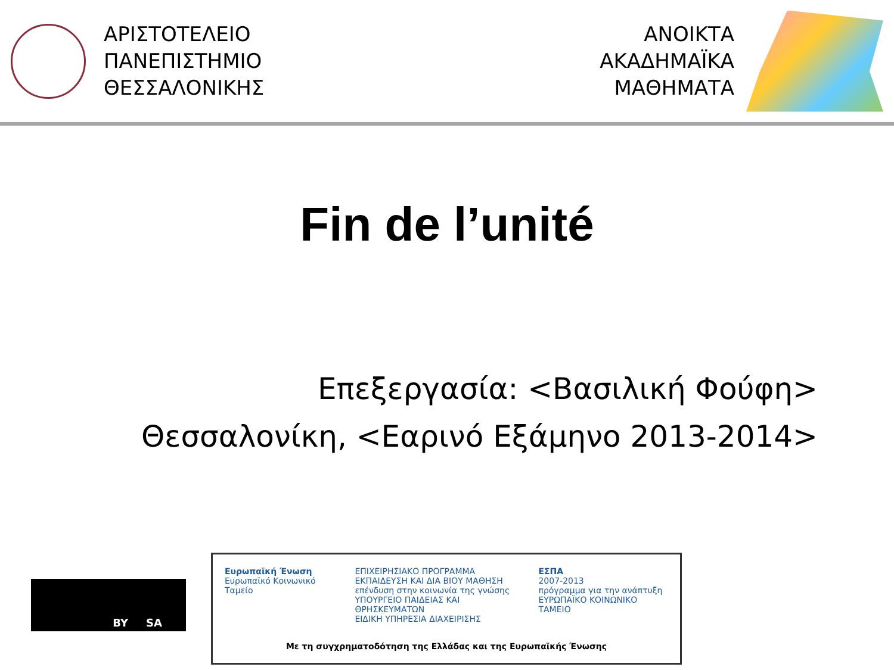ΑΡΙΣΤΟΤΕΛΕΙΟ
ΠΑΝΕΠΙΣΤΗΜΙΟ
ΘΕΣΣΑΛΟΝΙΚΗΣ
ΑΝΟΙΚΤΑ
ΑΚΑΔΗΜΑΪΚΑ
ΜΑΘΗΜΑΤΑ
Fin de l’unité
Επεξεργασία: <Βασιλική Φούφη>
Θεσσαλονίκη, <Εαρινό Εξάμηνο 2013-2014>
BY SA
Ευρωπαϊκή Ένωση
Ευρωπαϊκό Κοινωνικό Ταμείο
ΕΠΙΧΕΙΡΗΣΙΑΚΟ ΠΡΟΓΡΑΜΜΑ
ΕΚΠΑΙΔΕΥΣΗ ΚΑΙ ΔΙΑ ΒΙΟΥ ΜΑΘΗΣΗ
επένδυση στην κοινωνία της γνώσης
ΥΠΟΥΡΓΕΙΟ ΠΑΙΔΕΙΑΣ ΚΑΙ ΘΡΗΣΚΕΥΜΑΤΩΝ
ΕΙΔΙΚΗ ΥΠΗΡΕΣΙΑ ΔΙΑΧΕΙΡΙΣΗΣ
ΕΣΠΑ
2007-2013
πρόγραμμα για την ανάπτυξη
ΕΥΡΩΠΑΪΚΟ ΚΟΙΝΩΝΙΚΟ ΤΑΜΕΙΟ
Με τη συγχρηματοδότηση της Ελλάδας και της Ευρωπαϊκής Ένωσης